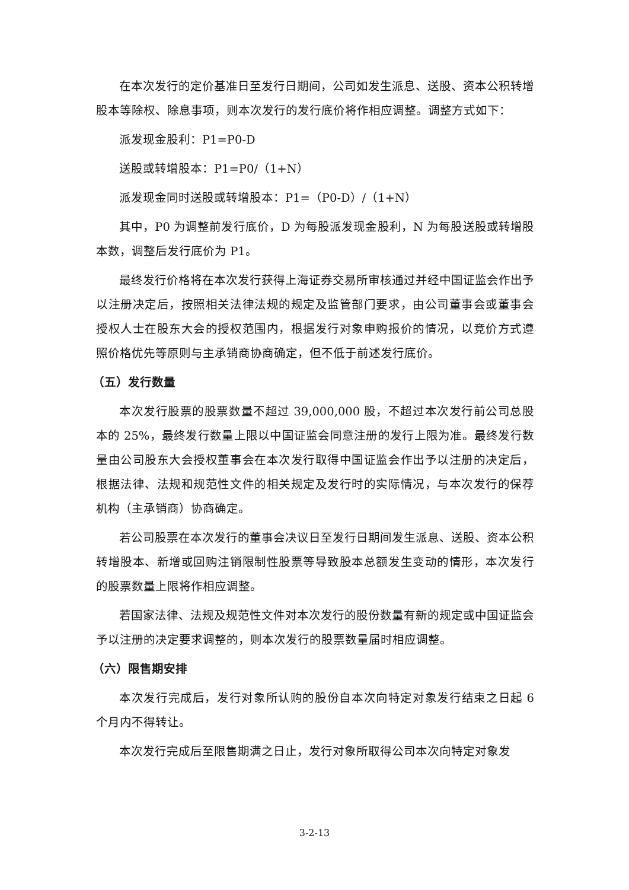在本次发行的定价基准日至发行日期间，公司如发生派息、送股、资本公积转增股本等除权、除息事项，则本次发行的发行底价将作相应调整。调整方式如下：
派发现金股利：P1=P0-D
送股或转增股本：P1=P0/（1+N）
派发现金同时送股或转增股本：P1=（P0-D）/（1+N）
其中，P0 为调整前发行底价，D 为每股派发现金股利，N 为每股送股或转增股本数，调整后发行底价为 P1。
最终发行价格将在本次发行获得上海证券交易所审核通过并经中国证监会作出予以注册决定后，按照相关法律法规的规定及监管部门要求，由公司董事会或董事会授权人士在股东大会的授权范围内，根据发行对象申购报价的情况，以竞价方式遵照价格优先等原则与主承销商协商确定，但不低于前述发行底价。
（五）发行数量
本次发行股票的股票数量不超过 39,000,000 股，不超过本次发行前公司总股本的 25%，最终发行数量上限以中国证监会同意注册的发行上限为准。最终发行数量由公司股东大会授权董事会在本次发行取得中国证监会作出予以注册的决定后，根据法律、法规和规范性文件的相关规定及发行时的实际情况，与本次发行的保荐机构（主承销商）协商确定。
若公司股票在本次发行的董事会决议日至发行日期间发生派息、送股、资本公积转增股本、新增或回购注销限制性股票等导致股本总额发生变动的情形，本次发行的股票数量上限将作相应调整。
若国家法律、法规及规范性文件对本次发行的股份数量有新的规定或中国证监会予以注册的决定要求调整的，则本次发行的股票数量届时相应调整。
（六）限售期安排
本次发行完成后，发行对象所认购的股份自本次向特定对象发行结束之日起 6 个月内不得转让。
本次发行完成后至限售期满之日止，发行对象所取得公司本次向特定对象发
3-2-13